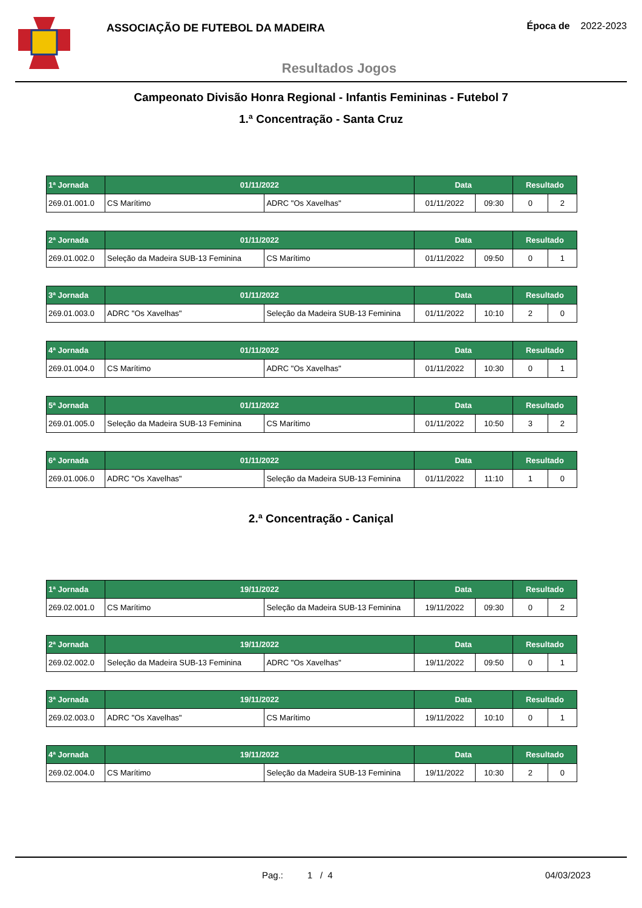ASSOCIAÇÃO DE FUTEBOL DA MADEIRA
Época de 2022-2023
Resultados Jogos
Campeonato Divisão Honra Regional - Infantis Femininas - Futebol 7
1.ª Concentração - Santa Cruz
| 1ª Jornada | 01/11/2022 | | Data | | Resultado | |
| --- | --- | --- | --- | --- | --- | --- |
| 269.01.001.0 | CS Marítimo | ADRC "Os Xavelhas" | 01/11/2022 | 09:30 | 0 | 2 |
| 2ª Jornada | 01/11/2022 | | Data | | Resultado | |
| 269.01.002.0 | Seleção da Madeira SUB-13 Feminina | CS Marítimo | 01/11/2022 | 09:50 | 0 | 1 |
| 3ª Jornada | 01/11/2022 | | Data | | Resultado | |
| 269.01.003.0 | ADRC "Os Xavelhas" | Seleção da Madeira SUB-13 Feminina | 01/11/2022 | 10:10 | 2 | 0 |
| 4ª Jornada | 01/11/2022 | | Data | | Resultado | |
| 269.01.004.0 | CS Marítimo | ADRC "Os Xavelhas" | 01/11/2022 | 10:30 | 0 | 1 |
| 5ª Jornada | 01/11/2022 | | Data | | Resultado | |
| 269.01.005.0 | Seleção da Madeira SUB-13 Feminina | CS Marítimo | 01/11/2022 | 10:50 | 3 | 2 |
| 6ª Jornada | 01/11/2022 | | Data | | Resultado | |
| 269.01.006.0 | ADRC "Os Xavelhas" | Seleção da Madeira SUB-13 Feminina | 01/11/2022 | 11:10 | 1 | 0 |
2.ª Concentração - Caniçal
| 1ª Jornada | 19/11/2022 | | Data | | Resultado | |
| --- | --- | --- | --- | --- | --- | --- |
| 269.02.001.0 | CS Marítimo | Seleção da Madeira SUB-13 Feminina | 19/11/2022 | 09:30 | 0 | 2 |
| 2ª Jornada | 19/11/2022 | | Data | | Resultado | |
| 269.02.002.0 | Seleção da Madeira SUB-13 Feminina | ADRC "Os Xavelhas" | 19/11/2022 | 09:50 | 0 | 1 |
| 3ª Jornada | 19/11/2022 | | Data | | Resultado | |
| 269.02.003.0 | ADRC "Os Xavelhas" | CS Marítimo | 19/11/2022 | 10:10 | 0 | 1 |
| 4ª Jornada | 19/11/2022 | | Data | | Resultado | |
| 269.02.004.0 | CS Marítimo | Seleção da Madeira SUB-13 Feminina | 19/11/2022 | 10:30 | 2 | 0 |
Pag.: 1 / 4 04/03/2023